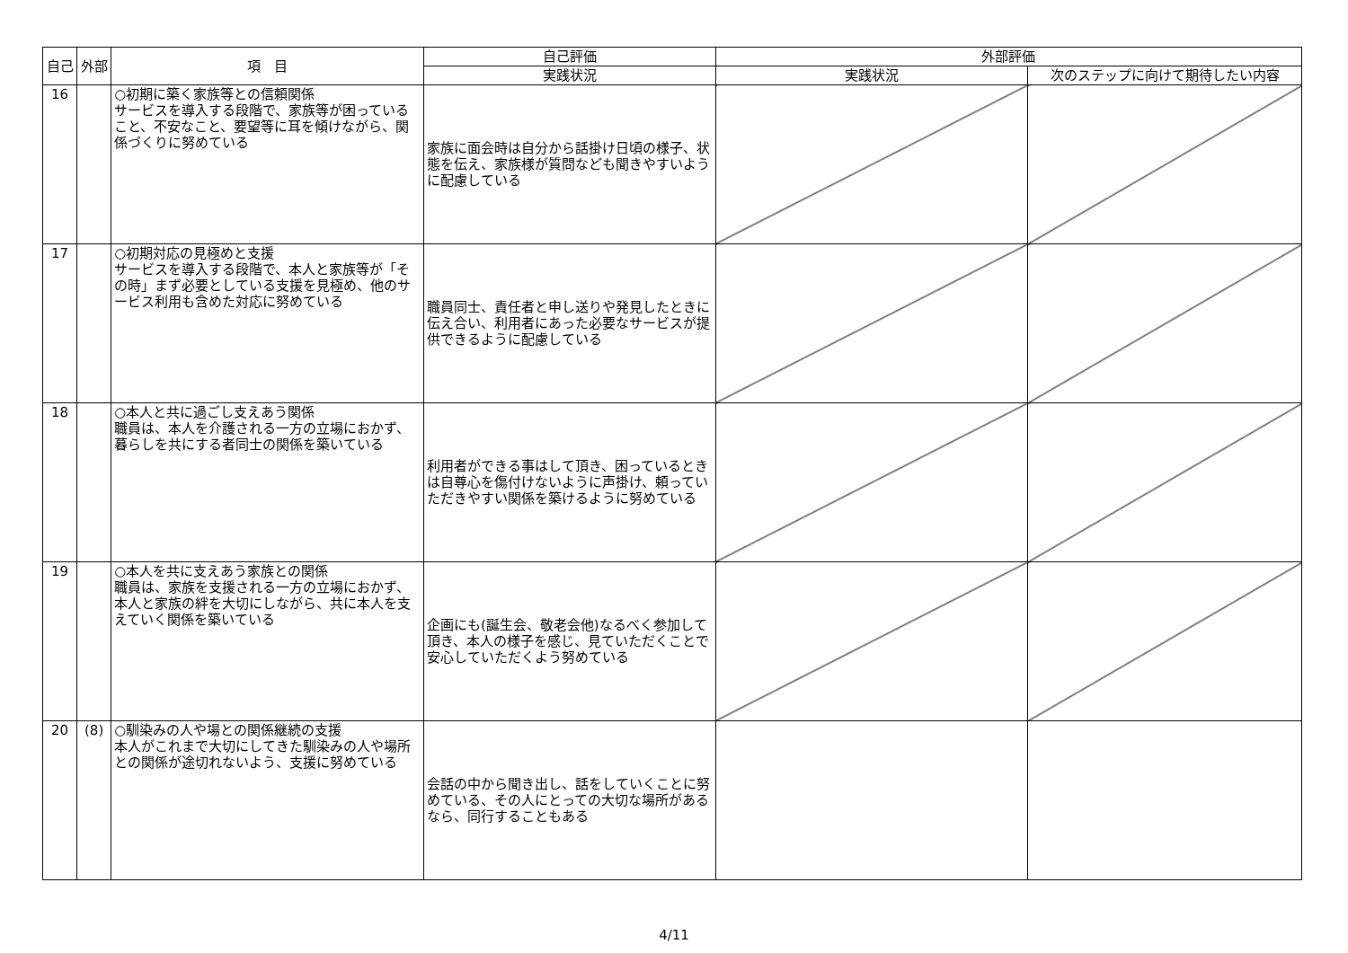| 自己 | 外部 | 項 目 | 自己評価 | 外部評価 | |
| --- | --- | --- | --- | --- | --- |
| | | | 実践状況 | 実践状況 | 次のステップに向けて期待したい内容 |
| 16 | | ○初期に築く家族等との信頼関係 サービスを導入する段階で、家族等が困っていること、不安なこと、要望等に耳を傾けながら、関係づくりに努めている | 家族に面会時は自分から話掛け日頃の様子、状態を伝え、家族様が質問なども聞きやすいように配慮している | | |
| 17 | | ○初期対応の見極めと支援 サービスを導入する段階で、本人と家族等が「その時」まず必要としている支援を見極め、他のサービス利用も含めた対応に努めている | 職員同士、責任者と申し送りや発見したときに伝え合い、利用者にあった必要なサービスが提供できるように配慮している | | |
| 18 | | ○本人と共に過ごし支えあう関係 職員は、本人を介護される一方の立場におかず、暮らしを共にする者同士の関係を築いている | 利用者ができる事はして頂き、困っているときは自尊心を傷付けないように声掛け、頼っていただきやすい関係を築けるように努めている | | |
| 19 | | ○本人を共に支えあう家族との関係 職員は、家族を支援される一方の立場におかず、本人と家族の絆を大切にしながら、共に本人を支えていく関係を築いている | 企画にも(誕生会、敬老会他)なるべく参加して頂き、本人の様子を感じ、見ていただくことで安心していただくよう努めている | | |
| 20 | (8) | ○馴染みの人や場との関係継続の支援 本人がこれまで大切にしてきた馴染みの人や場所との関係が途切れないよう、支援に努めている | 会話の中から聞き出し、話をしていくことに努めている、その人にとっての大切な場所があるなら、同行することもある | | |
4/11